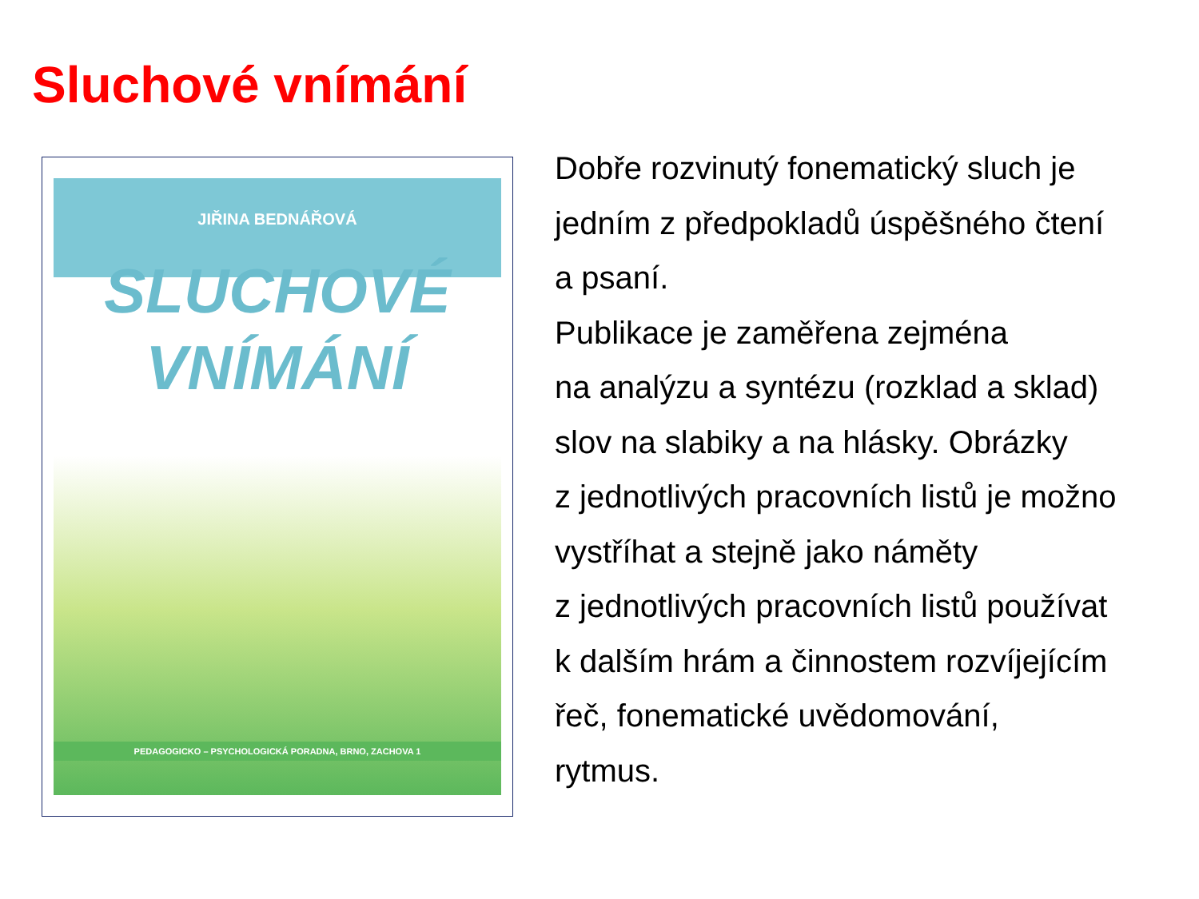Sluchové vnímání
JIŘINA BEDNÁŘOVÁ
SLUCHOVÉ
VNÍMÁNÍ
PEDAGOGICKO – PSYCHOLOGICKÁ PORADNA, BRNO, ZACHOVA 1
Dobře rozvinutý fonematický sluch je
jedním z předpokladů úspěšného čtení
a psaní.
Publikace je zaměřena zejména
na analýzu a syntézu (rozklad a sklad)
slov na slabiky a na hlásky. Obrázky
z jednotlivých pracovních listů je možno
vystříhat a stejně jako náměty
z jednotlivých pracovních listů používat
k dalším hrám a činnostem rozvíjejícím
řeč, fonematické uvědomování,
rytmus.